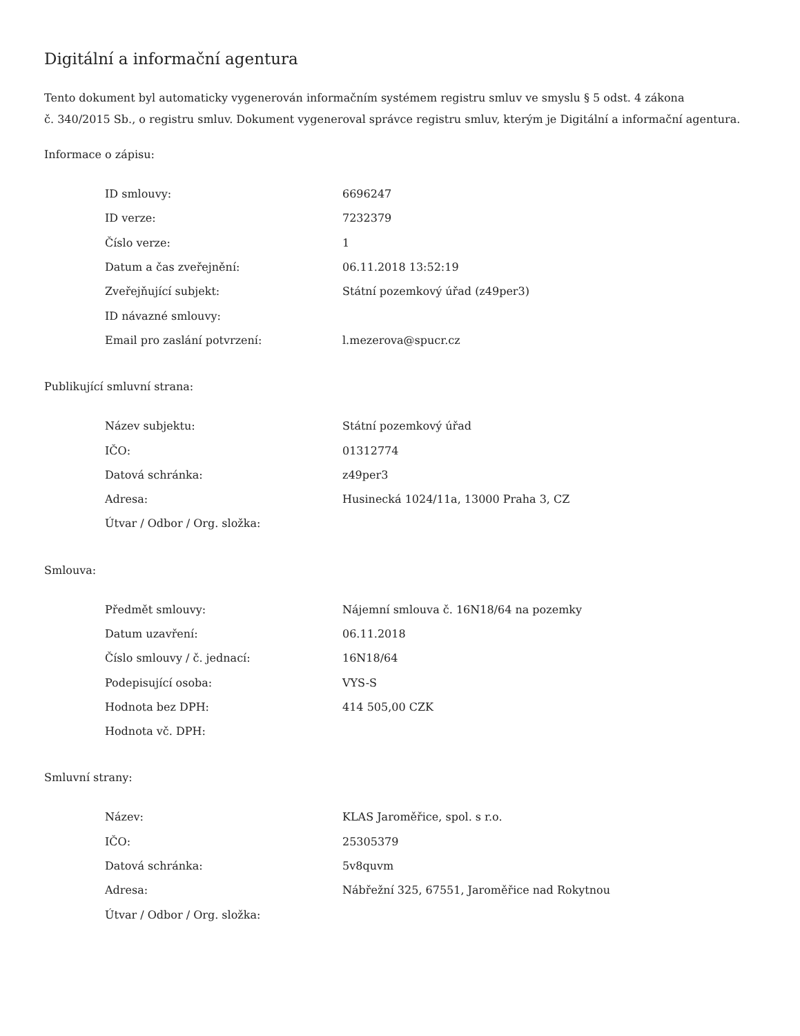Digitální a informační agentura
Tento dokument byl automaticky vygenerován informačním systémem registru smluv ve smyslu § 5 odst. 4 zákona
č. 340/2015 Sb., o registru smluv. Dokument vygeneroval správce registru smluv, kterým je Digitální a informační agentura.
Informace o zápisu:
| ID smlouvy: | 6696247 |
| ID verze: | 7232379 |
| Číslo verze: | 1 |
| Datum a čas zveřejnění: | 06.11.2018 13:52:19 |
| Zveřejňující subjekt: | Státní pozemkový úřad (z49per3) |
| ID návazné smlouvy: | |
| Email pro zaslání potvrzení: | l.mezerova@spucr.cz |
Publikující smluvní strana:
| Název subjektu: | Státní pozemkový úřad |
| IČO: | 01312774 |
| Datová schránka: | z49per3 |
| Adresa: | Husinecká 1024/11a, 13000 Praha 3, CZ |
| Útvar / Odbor / Org. složka: | |
Smlouva:
| Předmět smlouvy: | Nájemní smlouva č. 16N18/64 na pozemky |
| Datum uzavření: | 06.11.2018 |
| Číslo smlouvy / č. jednací: | 16N18/64 |
| Podepisující osoba: | VYS-S |
| Hodnota bez DPH: | 414 505,00 CZK |
| Hodnota vč. DPH: | |
Smluvní strany:
| Název: | KLAS Jaroměřice, spol. s r.o. |
| IČO: | 25305379 |
| Datová schránka: | 5v8quvm |
| Adresa: | Nábřežní 325, 67551, Jaroměřice nad Rokytnou |
| Útvar / Odbor / Org. složka: | |